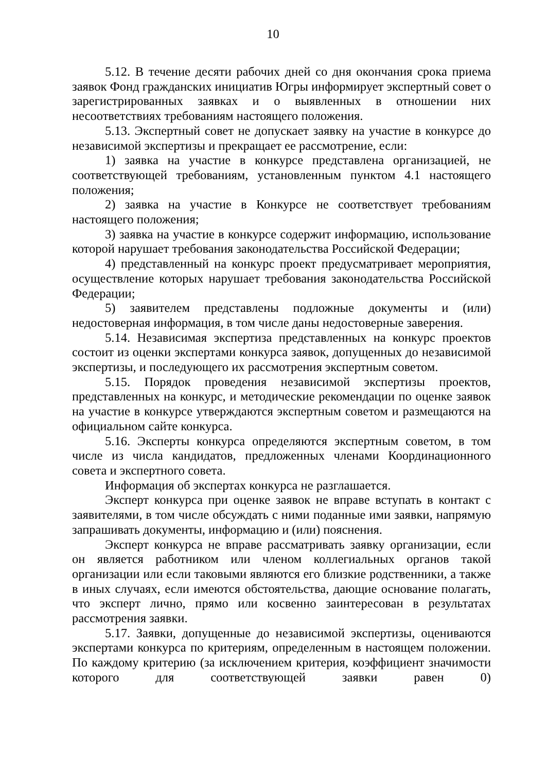10
5.12. В течение десяти рабочих дней со дня окончания срока приема заявок Фонд гражданских инициатив Югры информирует экспертный совет о зарегистрированных заявках и о выявленных в отношении них несоответствиях требованиям настоящего положения.
5.13. Экспертный совет не допускает заявку на участие в конкурсе до независимой экспертизы и прекращает ее рассмотрение, если:
1) заявка на участие в конкурсе представлена организацией, не соответствующей требованиям, установленным пунктом 4.1 настоящего положения;
2) заявка на участие в Конкурсе не соответствует требованиям настоящего положения;
3) заявка на участие в конкурсе содержит информацию, использование которой нарушает требования законодательства Российской Федерации;
4) представленный на конкурс проект предусматривает мероприятия, осуществление которых нарушает требования законодательства Российской Федерации;
5) заявителем представлены подложные документы и (или) недостоверная информация, в том числе даны недостоверные заверения.
5.14. Независимая экспертиза представленных на конкурс проектов состоит из оценки экспертами конкурса заявок, допущенных до независимой экспертизы, и последующего их рассмотрения экспертным советом.
5.15. Порядок проведения независимой экспертизы проектов, представленных на конкурс, и методические рекомендации по оценке заявок на участие в конкурсе утверждаются экспертным советом и размещаются на официальном сайте конкурса.
5.16. Эксперты конкурса определяются экспертным советом, в том числе из числа кандидатов, предложенных членами Координационного совета и экспертного совета.
Информация об экспертах конкурса не разглашается.
Эксперт конкурса при оценке заявок не вправе вступать в контакт с заявителями, в том числе обсуждать с ними поданные ими заявки, напрямую запрашивать документы, информацию и (или) пояснения.
Эксперт конкурса не вправе рассматривать заявку организации, если он является работником или членом коллегиальных органов такой организации или если таковыми являются его близкие родственники, а также в иных случаях, если имеются обстоятельства, дающие основание полагать, что эксперт лично, прямо или косвенно заинтересован в результатах рассмотрения заявки.
5.17. Заявки, допущенные до независимой экспертизы, оцениваются экспертами конкурса по критериям, определенным в настоящем положении. По каждому критерию (за исключением критерия, коэффициент значимости которого для соответствующей заявки равен 0)